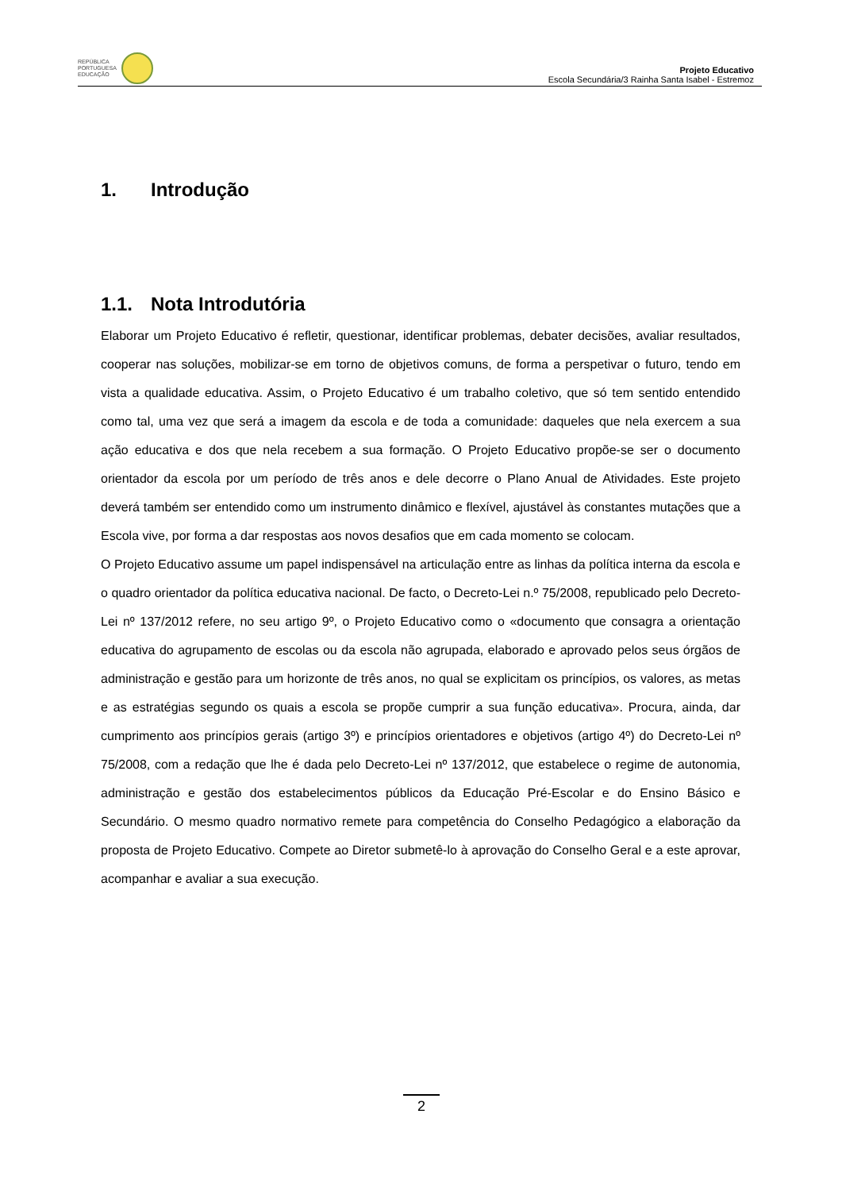REPÚBLICA
PORTUGUESA
EDUCAÇÃO
Projeto Educativo
Escola Secundária/3 Rainha Santa Isabel - Estremoz
1. Introdução
1.1. Nota Introdutória
Elaborar um Projeto Educativo é refletir, questionar, identificar problemas, debater decisões, avaliar resultados, cooperar nas soluções, mobilizar-se em torno de objetivos comuns, de forma a perspetivar o futuro, tendo em vista a qualidade educativa. Assim, o Projeto Educativo é um trabalho coletivo, que só tem sentido entendido como tal, uma vez que será a imagem da escola e de toda a comunidade: daqueles que nela exercem a sua ação educativa e dos que nela recebem a sua formação. O Projeto Educativo propõe-se ser o documento orientador da escola por um período de três anos e dele decorre o Plano Anual de Atividades. Este projeto deverá também ser entendido como um instrumento dinâmico e flexível, ajustável às constantes mutações que a Escola vive, por forma a dar respostas aos novos desafios que em cada momento se colocam.
O Projeto Educativo assume um papel indispensável na articulação entre as linhas da política interna da escola e o quadro orientador da política educativa nacional. De facto, o Decreto-Lei n.º 75/2008, republicado pelo Decreto-Lei nº 137/2012 refere, no seu artigo 9º, o Projeto Educativo como o «documento que consagra a orientação educativa do agrupamento de escolas ou da escola não agrupada, elaborado e aprovado pelos seus órgãos de administração e gestão para um horizonte de três anos, no qual se explicitam os princípios, os valores, as metas e as estratégias segundo os quais a escola se propõe cumprir a sua função educativa». Procura, ainda, dar cumprimento aos princípios gerais (artigo 3º) e princípios orientadores e objetivos (artigo 4º) do Decreto-Lei nº 75/2008, com a redação que lhe é dada pelo Decreto-Lei nº 137/2012, que estabelece o regime de autonomia, administração e gestão dos estabelecimentos públicos da Educação Pré-Escolar e do Ensino Básico e Secundário. O mesmo quadro normativo remete para competência do Conselho Pedagógico a elaboração da proposta de Projeto Educativo. Compete ao Diretor submetê-lo à aprovação do Conselho Geral e a este aprovar, acompanhar e avaliar a sua execução.
2